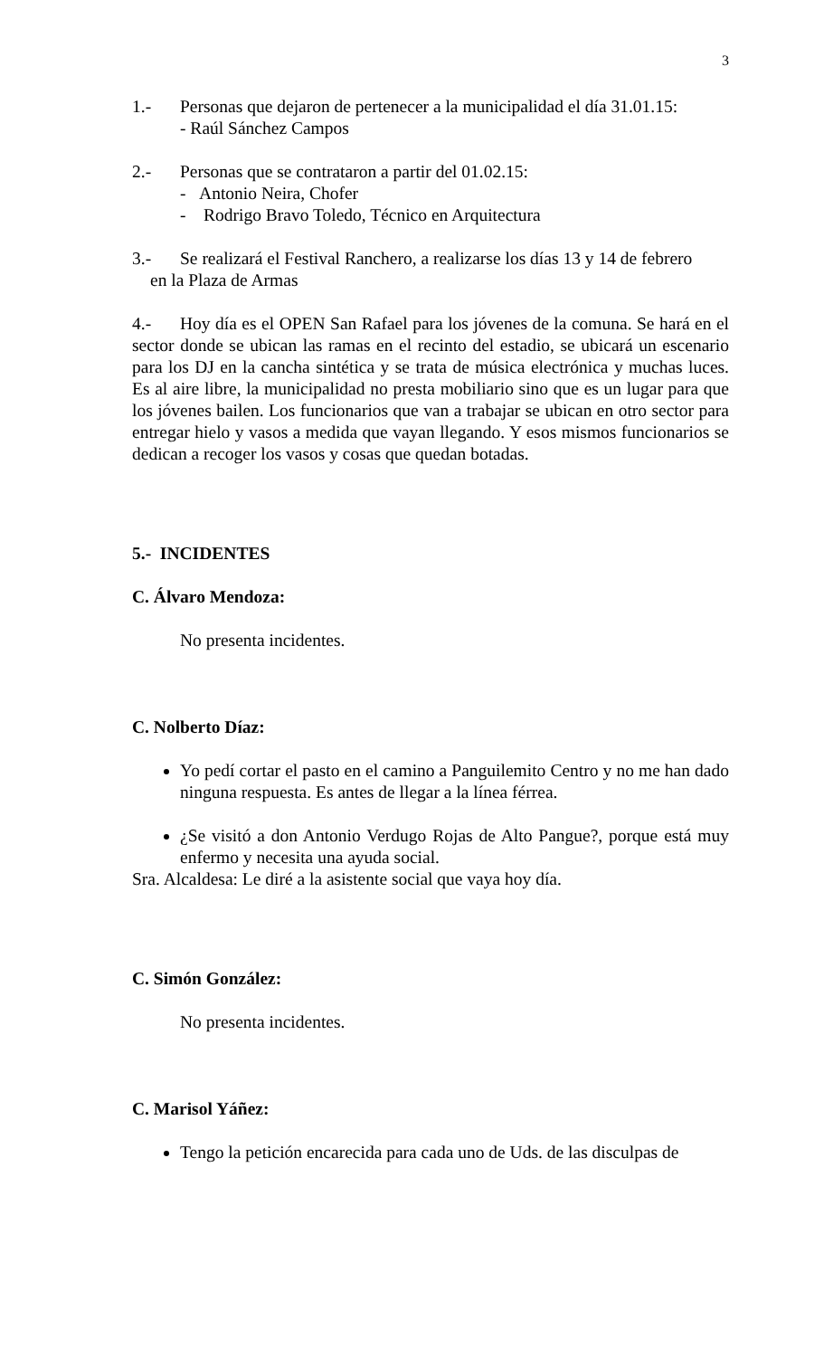3
1.- Personas que dejaron de pertenecer a la municipalidad el día 31.01.15:
- Raúl Sánchez Campos
2.- Personas que se contrataron a partir del 01.02.15:
- Antonio Neira, Chofer
- Rodrigo Bravo Toledo, Técnico en Arquitectura
3.- Se realizará el Festival Ranchero, a realizarse los días 13 y 14 de febrero
en la Plaza de Armas
4.- Hoy día es el OPEN San Rafael para los jóvenes de la comuna. Se hará en el sector donde se ubican las ramas en el recinto del estadio, se ubicará un escenario para los DJ en la cancha sintética y se trata de música electrónica y muchas luces. Es al aire libre, la municipalidad no presta mobiliario sino que es un lugar para que los jóvenes bailen. Los funcionarios que van a trabajar se ubican en otro sector para entregar hielo y vasos a medida que vayan llegando. Y esos mismos funcionarios se dedican a recoger los vasos y cosas que quedan botadas.
5.- INCIDENTES
C. Álvaro Mendoza:
No presenta incidentes.
C. Nolberto Díaz:
Yo pedí cortar el pasto en el camino a Panguilemito Centro y no me han dado ninguna respuesta. Es antes de llegar a la línea férrea.
¿Se visitó a don Antonio Verdugo Rojas de Alto Pangue?, porque está muy enfermo y necesita una ayuda social.
Sra. Alcaldesa: Le diré a la asistente social que vaya hoy día.
C. Simón González:
No presenta incidentes.
C. Marisol Yáñez:
Tengo la petición encarecida para cada uno de Uds. de las disculpas de